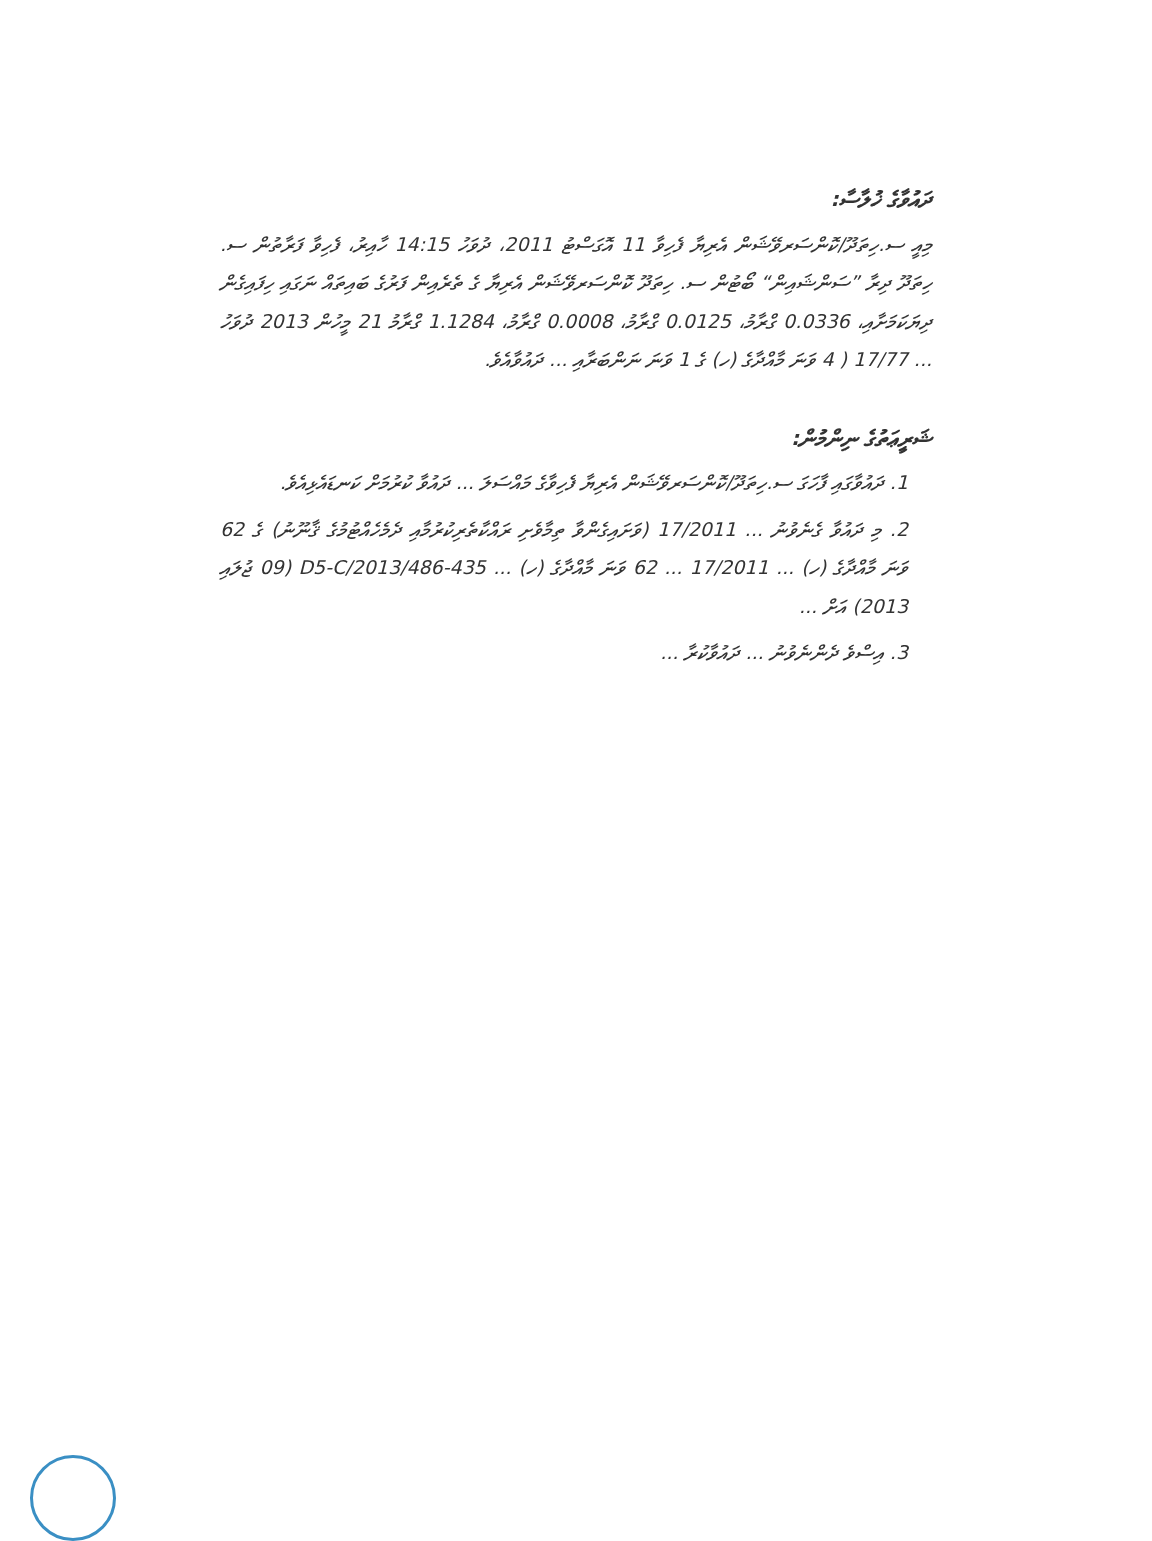ދައުވާގެ ޚުލާސާ:
މިއީ ސ.ހިތަދޫ/ކޮންސަރވޭޝަން އެރިޔާ ފެހިވާ 11 އޮގަސްޓު 2011، ދުވަހު 14:15 ހާއިރު، ފެހިވާ ފަރާތުން ސ. ހިތަދޫ ދިރާ ”ސަންޝައިން“ ބޯޓުން ސ. ހިތަދޫ ކޮންސަރވޭޝަން އެރިޔާ ގެ ތެރެއިން ފަރުގެ ބައިތައް ނަގައި ހިފައިގެން ދިޔަކަމަށާއި، 0.0336 ގްރާމު، 0.0125 ގްރާމު، 0.0008 ގްރާމު، 1.1284 ގްރާމު 21 މީހުން 2013 ދުވަހު ... 17/77 ( 4 ވަނަ މާއްދާގެ (ހ) ގެ 1 ވަނަ ނަންބަރާއި ... ދައުވާއެވެ.
ޝަރީޢަތުގެ ނިންމުން:
1. ދައުވާގައި ފާހަގަ ސ.ހިތަދޫ/ކޮންސަރވޭޝަން އެރިޔާ ފެހިވާގެ މައްސަލަ ... ދައުވާ ކުރުމަށް ކަނޑައެޅިއެވެ.
2. މި ދައުވާ ގެނެވުނު ... 17/2011 (ވަށައިގެންވާ ތިމާވެށި ރައްކާތެރިކުރުމާއި ދެމެހެއްޓުމުގެ ޤާނޫނު) ގެ 62 ވަނަ މާއްދާގެ (ހ) ... 17/2011 ... 62 ވަނަ މާއްދާގެ (ހ) ... 435-D5-C/2013/486 (09 ޖުލައި 2013) އަށް ...
3. އިސްވެ ދެންނެވުނު ... ދައުވާކުރާ ...